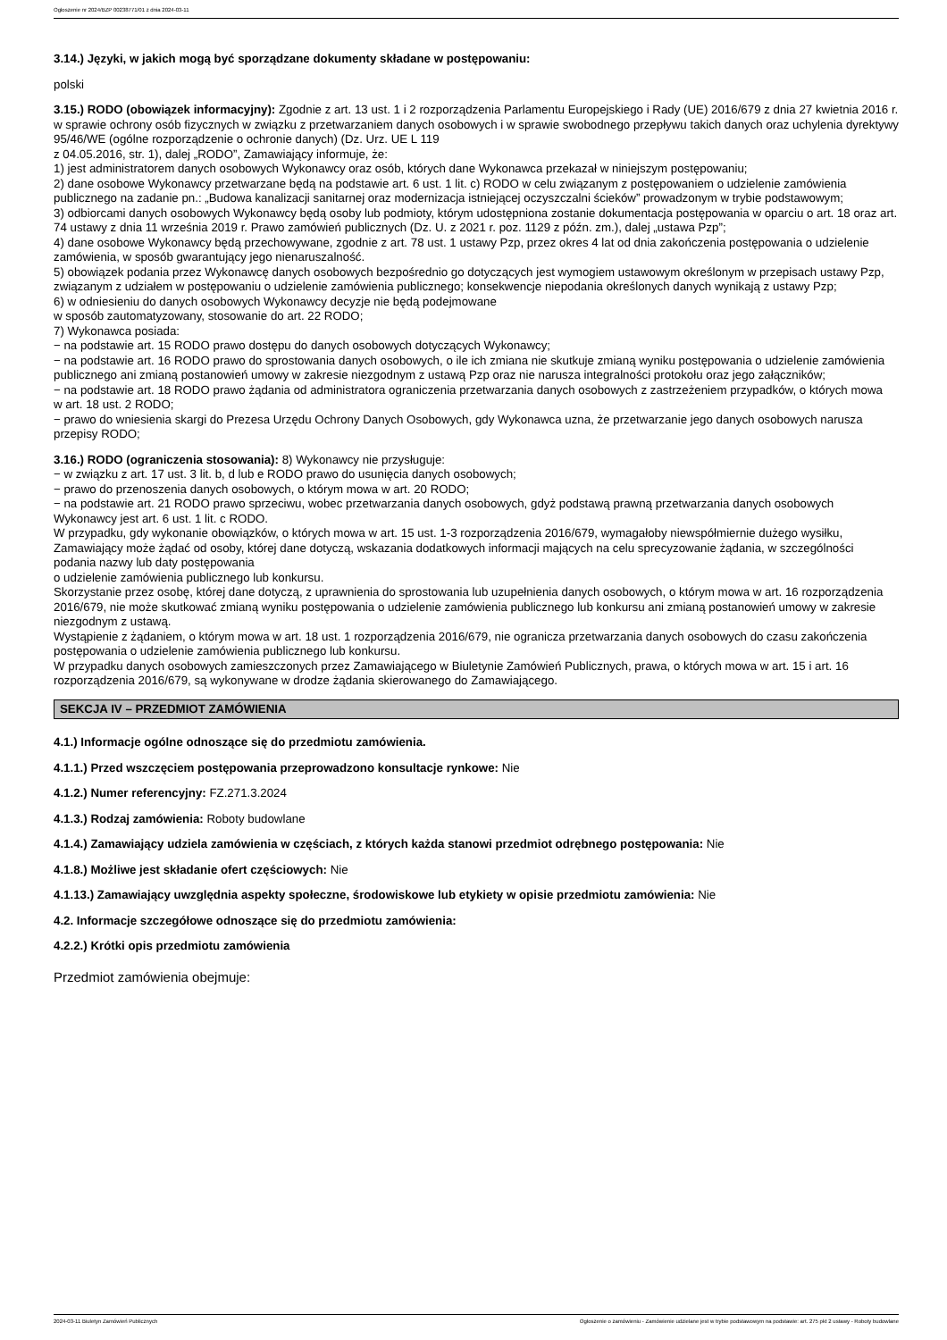Ogłoszenie nr 2024/BZP 00238771/01 z dnia 2024-03-11
3.14.) Języki, w jakich mogą być sporządzane dokumenty składane w postępowaniu:
polski
3.15.) RODO (obowiązek informacyjny): Zgodnie z art. 13 ust. 1 i 2 rozporządzenia Parlamentu Europejskiego i Rady (UE) 2016/679 z dnia 27 kwietnia 2016 r. w sprawie ochrony osób fizycznych w związku z przetwarzaniem danych osobowych i w sprawie swobodnego przepływu takich danych oraz uchylenia dyrektywy 95/46/WE (ogólne rozporządzenie o ochronie danych) (Dz. Urz. UE L 119
z 04.05.2016, str. 1), dalej „RODO”, Zamawiający informuje, że:
1) jest administratorem danych osobowych Wykonawcy oraz osób, których dane Wykonawca przekazał w niniejszym postępowaniu;
2) dane osobowe Wykonawcy przetwarzane będą na podstawie art. 6 ust. 1 lit. c) RODO w celu związanym z postępowaniem o udzielenie zamówienia publicznego na zadanie pn.: „Budowa kanalizacji sanitarnej oraz modernizacja istniejącej oczyszczalni ścieków” prowadzonym w trybie podstawowym;
3) odbiorcami danych osobowych Wykonawcy będą osoby lub podmioty, którym udostępniona zostanie dokumentacja postępowania w oparciu o art. 18 oraz art. 74 ustawy z dnia 11 września 2019 r. Prawo zamówień publicznych (Dz. U. z 2021 r. poz. 1129 z późn. zm.), dalej „ustawa Pzp”;
4) dane osobowe Wykonawcy będą przechowywane, zgodnie z art. 78 ust. 1 ustawy Pzp, przez okres 4 lat od dnia zakończenia postępowania o udzielenie zamówienia, w sposób gwarantujący jego nienaruszalność.
5) obowiązek podania przez Wykonawcę danych osobowych bezpośrednio go dotyczących jest wymogiem ustawowym określonym w przepisach ustawy Pzp, związanym z udziałem w postępowaniu o udzielenie zamówienia publicznego; konsekwencje niepodania określonych danych wynikają z ustawy Pzp;
6) w odniesieniu do danych osobowych Wykonawcy decyzje nie będą podejmowane
w sposób zautomatyzowany, stosowanie do art. 22 RODO;
7) Wykonawca posiada:
− na podstawie art. 15 RODO prawo dostępu do danych osobowych dotyczących Wykonawcy;
− na podstawie art. 16 RODO prawo do sprostowania danych osobowych, o ile ich zmiana nie skutkuje zmianą wyniku postępowania o udzielenie zamówienia publicznego ani zmianą postanowień umowy w zakresie niezgodnym z ustawą Pzp oraz nie narusza integralności protokołu oraz jego załączników;
− na podstawie art. 18 RODO prawo żądania od administratora ograniczenia przetwarzania danych osobowych z zastrzeżeniem przypadków, o których mowa
w art. 18 ust. 2 RODO;
− prawo do wniesienia skargi do Prezesa Urzędu Ochrony Danych Osobowych, gdy Wykonawca uzna, że przetwarzanie jego danych osobowych narusza przepisy RODO;
3.16.) RODO (ograniczenia stosowania): 8) Wykonawcy nie przysługuje:
− w związku z art. 17 ust. 3 lit. b, d lub e RODO prawo do usunięcia danych osobowych;
− prawo do przenoszenia danych osobowych, o którym mowa w art. 20 RODO;
− na podstawie art. 21 RODO prawo sprzeciwu, wobec przetwarzania danych osobowych, gdyż podstawą prawną przetwarzania danych osobowych Wykonawcy jest art. 6 ust. 1 lit. c RODO.
W przypadku, gdy wykonanie obowiązków, o których mowa w art. 15 ust. 1-3 rozporządzenia 2016/679, wymagałoby niewspółmiernie dużego wysiłku, Zamawiający może żądać od osoby, której dane dotyczą, wskazania dodatkowych informacji mających na celu sprecyzowanie żądania, w szczególności podania nazwy lub daty postępowania
o udzielenie zamówienia publicznego lub konkursu.
Skorzystanie przez osobę, której dane dotyczą, z uprawnienia do sprostowania lub uzupełnienia danych osobowych, o którym mowa w art. 16 rozporządzenia 2016/679, nie może skutkować zmianą wyniku postępowania o udzielenie zamówienia publicznego lub konkursu ani zmianą postanowień umowy w zakresie niezgodnym z ustawą.
Wystąpienie z żądaniem, o którym mowa w art. 18 ust. 1 rozporządzenia 2016/679, nie ogranicza przetwarzania danych osobowych do czasu zakończenia postępowania o udzielenie zamówienia publicznego lub konkursu.
W przypadku danych osobowych zamieszczonych przez Zamawiającego w Biuletynie Zamówień Publicznych, prawa, o których mowa w art. 15 i art. 16 rozporządzenia 2016/679, są wykonywane w drodze żądania skierowanego do Zamawiającego.
SEKCJA IV – PRZEDMIOT ZAMÓWIENIA
4.1.) Informacje ogólne odnoszące się do przedmiotu zamówienia.
4.1.1.) Przed wszczęciem postępowania przeprowadzono konsultacje rynkowe: Nie
4.1.2.) Numer referencyjny: FZ.271.3.2024
4.1.3.) Rodzaj zamówienia: Roboty budowlane
4.1.4.) Zamawiający udziela zamówienia w częściach, z których każda stanowi przedmiot odrębnego postępowania: Nie
4.1.8.) Możliwe jest składanie ofert częściowych: Nie
4.1.13.) Zamawiający uwzględnia aspekty społeczne, środowiskowe lub etykiety w opisie przedmiotu zamówienia: Nie
4.2. Informacje szczegółowe odnoszące się do przedmiotu zamówienia:
4.2.2.) Krótki opis przedmiotu zamówienia
Przedmiot zamówienia obejmuje:
2024-03-11 Biuletyn Zamówień Publicznych Ogłoszenie o zamówieniu - Zamówienie udzielane jest w trybie podstawowym na podstawie: art. 275 pkt 2 ustawy - Roboty budowlane